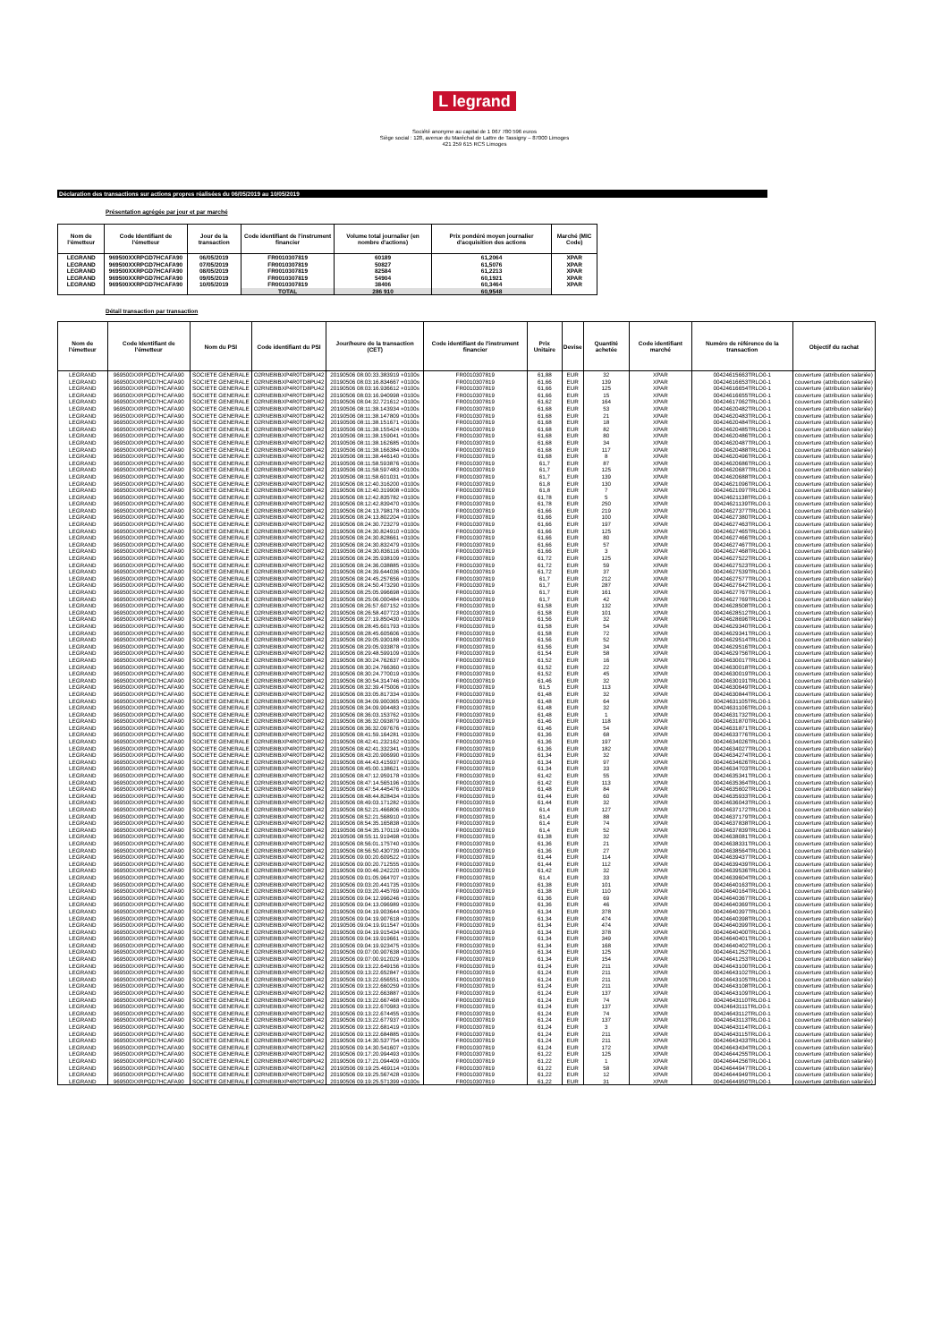L legrand
Société anonyme au capital de 1 067 780 596 euros
Siège social : 128, avenue du Maréchal de Lattre de Tassigny – 87000 Limoges
421 259 615 RCS Limoges
Déclaration des transactions sur actions propres réalisées du 06/05/2019 au 10/05/2019
Présentation agrégée par jour et par marché
| Nom de l'émetteur | Code Identifiant de l'émetteur | Jour de la transaction | Code identifiant de l'instrument financier | Volume total journalier (en nombre d'actions) | Prix pondéré moyen journalier d'acquisition des actions | Marché (MIC Code) |
| --- | --- | --- | --- | --- | --- | --- |
| LEGRAND | 969500XXRPGD7HCAFA90 | 06/05/2019 | FR0010307819 | 60189 | 61,2064 | XPAR |
| LEGRAND | 969500XXRPGD7HCAFA90 | 07/05/2019 | FR0010307819 | 50827 | 61,5076 | XPAR |
| LEGRAND | 969500XXRPGD7HCAFA90 | 08/05/2019 | FR0010307819 | 82584 | 61,2213 | XPAR |
| LEGRAND | 969500XXRPGD7HCAFA90 | 09/05/2019 | FR0010307819 | 54904 | 60,1921 | XPAR |
| LEGRAND | 969500XXRPGD7HCAFA90 | 10/05/2019 | FR0010307819 | 38406 | 60,3464 | XPAR |
| | | | TOTAL | 286 910 | 60,9548 | |
Détail transaction par transaction
| Nom de l'émetteur | Code Identifiant de l'émetteur | Nom du PSI | Code identifiant du PSI | Jour/heure de la transaction (CET) | Code identifiant de l'instrument financier | Prix Unitaire | Devise | Quantité achetée | Code identifiant marché | Numéro de référence de la transaction | Objectif du rachat |
| --- | --- | --- | --- | --- | --- | --- | --- | --- | --- | --- | --- |
| LEGRAND | 969500XXRPGD7HCAFA90 | SOCIETE GENERALE | O2RNE8IBXP4R0TD8PU42 | 20190506 08:00:33.383919 +0100s | FR0010307819 | 61,88 | EUR | 32 | XPAR | 00424615663TRLO0-1 | couverture (attribution salariée) |
| LEGRAND | 969500XXRPGD7HCAFA90 | SOCIETE GENERALE | O2RNE8IBXP4R0TD8PU42 | 20190506 08:03:16.834667 +0100s | FR0010307819 | 61,66 | EUR | 139 | XPAR | 00424616653TRLO0-1 | couverture (attribution salariée) |
| LEGRAND | 969500XXRPGD7HCAFA90 | SOCIETE GENERALE | O2RNE8IBXP4R0TD8PU42 | 20190506 08:03:16.936612 +0100s | FR0010307819 | 61,66 | EUR | 125 | XPAR | 00424616654TRLO0-1 | couverture (attribution salariée) |
| LEGRAND | 969500XXRPGD7HCAFA90 | SOCIETE GENERALE | O2RNE8IBXP4R0TD8PU42 | 20190506 08:03:16.940998 +0100s | FR0010307819 | 61,66 | EUR | 15 | XPAR | 00424616655TRLO0-1 | couverture (attribution salariée) |
| LEGRAND | 969500XXRPGD7HCAFA90 | SOCIETE GENERALE | O2RNE8IBXP4R0TD8PU42 | 20190506 08:04:32.721612 +0100s | FR0010307819 | 61,62 | EUR | 164 | XPAR | 00424617062TRLO0-1 | couverture (attribution salariée) |
| LEGRAND | 969500XXRPGD7HCAFA90 | SOCIETE GENERALE | O2RNE8IBXP4R0TD8PU42 | 20190506 08:11:38.143934 +0100s | FR0010307819 | 61,68 | EUR | 53 | XPAR | 00424620482TRLO0-1 | couverture (attribution salariée) |
| LEGRAND | 969500XXRPGD7HCAFA90 | SOCIETE GENERALE | O2RNE8IBXP4R0TD8PU42 | 20190506 08:11:38.147809 +0100s | FR0010307819 | 61,68 | EUR | 21 | XPAR | 00424620483TRLO0-1 | couverture (attribution salariée) |
| LEGRAND | 969500XXRPGD7HCAFA90 | SOCIETE GENERALE | O2RNE8IBXP4R0TD8PU42 | 20190506 08:11:38.151671 +0100s | FR0010307819 | 61,68 | EUR | 18 | XPAR | 00424620484TRLO0-1 | couverture (attribution salariée) |
| LEGRAND | 969500XXRPGD7HCAFA90 | SOCIETE GENERALE | O2RNE8IBXP4R0TD8PU42 | 20190506 08:11:38.155424 +0100s | FR0010307819 | 61,68 | EUR | 82 | XPAR | 00424620485TRLO0-1 | couverture (attribution salariée) |
| LEGRAND | 969500XXRPGD7HCAFA90 | SOCIETE GENERALE | O2RNE8IBXP4R0TD8PU42 | 20190506 08:11:38.159041 +0100s | FR0010307819 | 61,68 | EUR | 80 | XPAR | 00424620486TRLO0-1 | couverture (attribution salariée) |
| LEGRAND | 969500XXRPGD7HCAFA90 | SOCIETE GENERALE | O2RNE8IBXP4R0TD8PU42 | 20190506 08:11:38.162685 +0100s | FR0010307819 | 61,68 | EUR | 34 | XPAR | 00424620487TRLO0-1 | couverture (attribution salariée) |
| LEGRAND | 969500XXRPGD7HCAFA90 | SOCIETE GENERALE | O2RNE8IBXP4R0TD8PU42 | 20190506 08:11:38.166384 +0100s | FR0010307819 | 61,68 | EUR | 117 | XPAR | 00424620488TRLO0-1 | couverture (attribution salariée) |
| LEGRAND | 969500XXRPGD7HCAFA90 | SOCIETE GENERALE | O2RNE8IBXP4R0TD8PU42 | 20190506 08:11:38.446140 +0100s | FR0010307819 | 61,68 | EUR | 8 | XPAR | 00424620496TRLO0-1 | couverture (attribution salariée) |
| LEGRAND | 969500XXRPGD7HCAFA90 | SOCIETE GENERALE | O2RNE8IBXP4R0TD8PU42 | 20190506 08:11:58.593876 +0100s | FR0010307819 | 61,7 | EUR | 87 | XPAR | 00424620686TRLO0-1 | couverture (attribution salariée) |
| LEGRAND | 969500XXRPGD7HCAFA90 | SOCIETE GENERALE | O2RNE8IBXP4R0TD8PU42 | 20190506 08:11:58.597483 +0100s | FR0010307819 | 61,7 | EUR | 125 | XPAR | 00424620687TRLO0-1 | couverture (attribution salariée) |
| LEGRAND | 969500XXRPGD7HCAFA90 | SOCIETE GENERALE | O2RNE8IBXP4R0TD8PU42 | 20190506 08:11:58.601031 +0100s | FR0010307819 | 61,7 | EUR | 139 | XPAR | 00424620688TRLO0-1 | couverture (attribution salariée) |
| LEGRAND | 969500XXRPGD7HCAFA90 | SOCIETE GENERALE | O2RNE8IBXP4R0TD8PU42 | 20190506 08:12:40.316200 +0100s | FR0010307819 | 61,8 | EUR | 130 | XPAR | 00424621096TRLO0-1 | couverture (attribution salariée) |
| LEGRAND | 969500XXRPGD7HCAFA90 | SOCIETE GENERALE | O2RNE8IBXP4R0TD8PU42 | 20190506 08:12:40.319908 +0100s | FR0010307819 | 61,8 | EUR | 7 | XPAR | 00424621097TRLO0-1 | couverture (attribution salariée) |
| LEGRAND | 969500XXRPGD7HCAFA90 | SOCIETE GENERALE | O2RNE8IBXP4R0TD8PU42 | 20190506 08:12:42.835782 +0100s | FR0010307819 | 61,78 | EUR | 5 | XPAR | 00424621138TRLO0-1 | couverture (attribution salariée) |
| LEGRAND | 969500XXRPGD7HCAFA90 | SOCIETE GENERALE | O2RNE8IBXP4R0TD8PU42 | 20190506 08:12:42.839470 +0100s | FR0010307819 | 61,78 | EUR | 250 | XPAR | 00424621139TRLO0-1 | couverture (attribution salariée) |
| LEGRAND | 969500XXRPGD7HCAFA90 | SOCIETE GENERALE | O2RNE8IBXP4R0TD8PU42 | 20190506 08:24:13.798178 +0100s | FR0010307819 | 61,66 | EUR | 219 | XPAR | 00424627377TRLO0-1 | couverture (attribution salariée) |
| LEGRAND | 969500XXRPGD7HCAFA90 | SOCIETE GENERALE | O2RNE8IBXP4R0TD8PU42 | 20190506 08:24:13.802204 +0100s | FR0010307819 | 61,66 | EUR | 100 | XPAR | 00424627380TRLO0-1 | couverture (attribution salariée) |
| LEGRAND | 969500XXRPGD7HCAFA90 | SOCIETE GENERALE | O2RNE8IBXP4R0TD8PU42 | 20190506 08:24:30.723279 +0100s | FR0010307819 | 61,66 | EUR | 197 | XPAR | 00424627463TRLO0-1 | couverture (attribution salariée) |
| LEGRAND | 969500XXRPGD7HCAFA90 | SOCIETE GENERALE | O2RNE8IBXP4R0TD8PU42 | 20190506 08:24:30.824910 +0100s | FR0010307819 | 61,66 | EUR | 125 | XPAR | 00424627465TRLO0-1 | couverture (attribution salariée) |
| LEGRAND | 969500XXRPGD7HCAFA90 | SOCIETE GENERALE | O2RNE8IBXP4R0TD8PU42 | 20190506 08:24:30.828661 +0100s | FR0010307819 | 61,66 | EUR | 80 | XPAR | 00424627466TRLO0-1 | couverture (attribution salariée) |
| LEGRAND | 969500XXRPGD7HCAFA90 | SOCIETE GENERALE | O2RNE8IBXP4R0TD8PU42 | 20190506 08:24:30.832479 +0100s | FR0010307819 | 61,66 | EUR | 57 | XPAR | 00424627467TRLO0-1 | couverture (attribution salariée) |
| LEGRAND | 969500XXRPGD7HCAFA90 | SOCIETE GENERALE | O2RNE8IBXP4R0TD8PU42 | 20190506 08:24:30.836116 +0100s | FR0010307819 | 61,66 | EUR | 3 | XPAR | 00424627468TRLO0-1 | couverture (attribution salariée) |
| LEGRAND | 969500XXRPGD7HCAFA90 | SOCIETE GENERALE | O2RNE8IBXP4R0TD8PU42 | 20190506 08:24:35.938109 +0100s | FR0010307819 | 61,72 | EUR | 125 | XPAR | 00424627522TRLO0-1 | couverture (attribution salariée) |
| LEGRAND | 969500XXRPGD7HCAFA90 | SOCIETE GENERALE | O2RNE8IBXP4R0TD8PU42 | 20190506 08:24:36.038885 +0100s | FR0010307819 | 61,72 | EUR | 59 | XPAR | 00424627523TRLO0-1 | couverture (attribution salariée) |
| LEGRAND | 969500XXRPGD7HCAFA90 | SOCIETE GENERALE | O2RNE8IBXP4R0TD8PU42 | 20190506 08:24:39.644036 +0100s | FR0010307819 | 61,72 | EUR | 37 | XPAR | 00424627539TRLO0-1 | couverture (attribution salariée) |
| LEGRAND | 969500XXRPGD7HCAFA90 | SOCIETE GENERALE | O2RNE8IBXP4R0TD8PU42 | 20190506 08:24:45.257656 +0100s | FR0010307819 | 61,7 | EUR | 212 | XPAR | 00424627577TRLO0-1 | couverture (attribution salariée) |
| LEGRAND | 969500XXRPGD7HCAFA90 | SOCIETE GENERALE | O2RNE8IBXP4R0TD8PU42 | 20190506 08:24:50.473290 +0100s | FR0010307819 | 61,7 | EUR | 287 | XPAR | 00424627642TRLO0-1 | couverture (attribution salariée) |
| LEGRAND | 969500XXRPGD7HCAFA90 | SOCIETE GENERALE | O2RNE8IBXP4R0TD8PU42 | 20190506 08:25:05.996698 +0100s | FR0010307819 | 61,7 | EUR | 161 | XPAR | 00424627767TRLO0-1 | couverture (attribution salariée) |
| LEGRAND | 969500XXRPGD7HCAFA90 | SOCIETE GENERALE | O2RNE8IBXP4R0TD8PU42 | 20190506 08:25:06.000484 +0100s | FR0010307819 | 61,7 | EUR | 42 | XPAR | 00424627769TRLO0-1 | couverture (attribution salariée) |
| LEGRAND | 969500XXRPGD7HCAFA90 | SOCIETE GENERALE | O2RNE8IBXP4R0TD8PU42 | 20190506 08:26:57.607152 +0100s | FR0010307819 | 61,58 | EUR | 132 | XPAR | 00424628508TRLO0-1 | couverture (attribution salariée) |
| LEGRAND | 969500XXRPGD7HCAFA90 | SOCIETE GENERALE | O2RNE8IBXP4R0TD8PU42 | 20190506 08:26:58.407723 +0100s | FR0010307819 | 61,58 | EUR | 101 | XPAR | 00424628512TRLO0-1 | couverture (attribution salariée) |
| LEGRAND | 969500XXRPGD7HCAFA90 | SOCIETE GENERALE | O2RNE8IBXP4R0TD8PU42 | 20190506 08:27:19.850430 +0100s | FR0010307819 | 61,56 | EUR | 32 | XPAR | 00424628696TRLO0-1 | couverture (attribution salariée) |
| LEGRAND | 969500XXRPGD7HCAFA90 | SOCIETE GENERALE | O2RNE8IBXP4R0TD8PU42 | 20190506 08:28:45.601793 +0100s | FR0010307819 | 61,58 | EUR | 54 | XPAR | 00424629340TRLO0-1 | couverture (attribution salariée) |
| LEGRAND | 969500XXRPGD7HCAFA90 | SOCIETE GENERALE | O2RNE8IBXP4R0TD8PU42 | 20190506 08:28:45.605606 +0100s | FR0010307819 | 61,58 | EUR | 72 | XPAR | 00424629341TRLO0-1 | couverture (attribution salariée) |
| LEGRAND | 969500XXRPGD7HCAFA90 | SOCIETE GENERALE | O2RNE8IBXP4R0TD8PU42 | 20190506 08:29:05.930188 +0100s | FR0010307819 | 61,56 | EUR | 52 | XPAR | 00424629514TRLO0-1 | couverture (attribution salariée) |
| LEGRAND | 969500XXRPGD7HCAFA90 | SOCIETE GENERALE | O2RNE8IBXP4R0TD8PU42 | 20190506 08:29:05.933878 +0100s | FR0010307819 | 61,56 | EUR | 34 | XPAR | 00424629516TRLO0-1 | couverture (attribution salariée) |
| LEGRAND | 969500XXRPGD7HCAFA90 | SOCIETE GENERALE | O2RNE8IBXP4R0TD8PU42 | 20190506 08:29:48.599109 +0100s | FR0010307819 | 61,54 | EUR | 58 | XPAR | 00424629756TRLO0-1 | couverture (attribution salariée) |
| LEGRAND | 969500XXRPGD7HCAFA90 | SOCIETE GENERALE | O2RNE8IBXP4R0TD8PU42 | 20190506 08:30:24.762637 +0100s | FR0010307819 | 61,52 | EUR | 16 | XPAR | 00424630017TRLO0-1 | couverture (attribution salariée) |
| LEGRAND | 969500XXRPGD7HCAFA90 | SOCIETE GENERALE | O2RNE8IBXP4R0TD8PU42 | 20190506 08:30:24.766360 +0100s | FR0010307819 | 61,52 | EUR | 22 | XPAR | 00424630018TRLO0-1 | couverture (attribution salariée) |
| LEGRAND | 969500XXRPGD7HCAFA90 | SOCIETE GENERALE | O2RNE8IBXP4R0TD8PU42 | 20190506 08:30:24.770019 +0100s | FR0010307819 | 61,52 | EUR | 45 | XPAR | 00424630019TRLO0-1 | couverture (attribution salariée) |
| LEGRAND | 969500XXRPGD7HCAFA90 | SOCIETE GENERALE | O2RNE8IBXP4R0TD8PU42 | 20190506 08:30:54.314746 +0100s | FR0010307819 | 61,46 | EUR | 32 | XPAR | 00424630191TRLO0-1 | couverture (attribution salariée) |
| LEGRAND | 969500XXRPGD7HCAFA90 | SOCIETE GENERALE | O2RNE8IBXP4R0TD8PU42 | 20190506 08:32:39.475006 +0100s | FR0010307819 | 61,5 | EUR | 113 | XPAR | 00424630649TRLO0-1 | couverture (attribution salariée) |
| LEGRAND | 969500XXRPGD7HCAFA90 | SOCIETE GENERALE | O2RNE8IBXP4R0TD8PU42 | 20190506 08:33:05.817334 +0100s | FR0010307819 | 61,48 | EUR | 32 | XPAR | 00424630844TRLO0-1 | couverture (attribution salariée) |
| LEGRAND | 969500XXRPGD7HCAFA90 | SOCIETE GENERALE | O2RNE8IBXP4R0TD8PU42 | 20190506 08:34:09.900365 +0100s | FR0010307819 | 61,48 | EUR | 64 | XPAR | 00424631105TRLO0-1 | couverture (attribution salariée) |
| LEGRAND | 969500XXRPGD7HCAFA90 | SOCIETE GENERALE | O2RNE8IBXP4R0TD8PU42 | 20190506 08:34:09.904483 +0100s | FR0010307819 | 61,48 | EUR | 32 | XPAR | 00424631106TRLO0-1 | couverture (attribution salariée) |
| LEGRAND | 969500XXRPGD7HCAFA90 | SOCIETE GENERALE | O2RNE8IBXP4R0TD8PU42 | 20190506 08:36:03.153762 +0100s | FR0010307819 | 61,48 | EUR | 1 | XPAR | 00424631732TRLO0-1 | couverture (attribution salariée) |
| LEGRAND | 969500XXRPGD7HCAFA90 | SOCIETE GENERALE | O2RNE8IBXP4R0TD8PU42 | 20190506 08:36:32.093879 +0100s | FR0010307819 | 61,46 | EUR | 118 | XPAR | 00424631870TRLO0-1 | couverture (attribution salariée) |
| LEGRAND | 969500XXRPGD7HCAFA90 | SOCIETE GENERALE | O2RNE8IBXP4R0TD8PU42 | 20190506 08:36:32.097676 +0100s | FR0010307819 | 61,46 | EUR | 54 | XPAR | 00424631871TRLO0-1 | couverture (attribution salariée) |
| LEGRAND | 969500XXRPGD7HCAFA90 | SOCIETE GENERALE | O2RNE8IBXP4R0TD8PU42 | 20190506 08:41:59.164281 +0100s | FR0010307819 | 61,36 | EUR | 68 | XPAR | 00424633776TRLO0-1 | couverture (attribution salariée) |
| LEGRAND | 969500XXRPGD7HCAFA90 | SOCIETE GENERALE | O2RNE8IBXP4R0TD8PU42 | 20190506 08:42:41.232162 +0100s | FR0010307819 | 61,36 | EUR | 197 | XPAR | 00424634026TRLO0-1 | couverture (attribution salariée) |
| LEGRAND | 969500XXRPGD7HCAFA90 | SOCIETE GENERALE | O2RNE8IBXP4R0TD8PU42 | 20190506 08:42:41.332341 +0100s | FR0010307819 | 61,36 | EUR | 182 | XPAR | 00424634027TRLO0-1 | couverture (attribution salariée) |
| LEGRAND | 969500XXRPGD7HCAFA90 | SOCIETE GENERALE | O2RNE8IBXP4R0TD8PU42 | 20190506 08:43:20.906990 +0100s | FR0010307819 | 61,34 | EUR | 32 | XPAR | 00424634274TRLO0-1 | couverture (attribution salariée) |
| LEGRAND | 969500XXRPGD7HCAFA90 | SOCIETE GENERALE | O2RNE8IBXP4R0TD8PU42 | 20190506 08:44:43.415937 +0100s | FR0010307819 | 61,34 | EUR | 97 | XPAR | 00424634626TRLO0-1 | couverture (attribution salariée) |
| LEGRAND | 969500XXRPGD7HCAFA90 | SOCIETE GENERALE | O2RNE8IBXP4R0TD8PU42 | 20190506 08:45:00.138621 +0100s | FR0010307819 | 61,34 | EUR | 33 | XPAR | 00424634703TRLO0-1 | couverture (attribution salariée) |
| LEGRAND | 969500XXRPGD7HCAFA90 | SOCIETE GENERALE | O2RNE8IBXP4R0TD8PU42 | 20190506 08:47:12.959178 +0100s | FR0010307819 | 61,42 | EUR | 55 | XPAR | 00424635341TRLO0-1 | couverture (attribution salariée) |
| LEGRAND | 969500XXRPGD7HCAFA90 | SOCIETE GENERALE | O2RNE8IBXP4R0TD8PU42 | 20190506 08:47:14.565196 +0100s | FR0010307819 | 61,42 | EUR | 113 | XPAR | 00424635364TRLO0-1 | couverture (attribution salariée) |
| LEGRAND | 969500XXRPGD7HCAFA90 | SOCIETE GENERALE | O2RNE8IBXP4R0TD8PU42 | 20190506 08:47:54.445476 +0100s | FR0010307819 | 61,48 | EUR | 84 | XPAR | 00424635602TRLO0-1 | couverture (attribution salariée) |
| LEGRAND | 969500XXRPGD7HCAFA90 | SOCIETE GENERALE | O2RNE8IBXP4R0TD8PU42 | 20190506 08:48:44.828434 +0100s | FR0010307819 | 61,44 | EUR | 60 | XPAR | 00424635933TRLO0-1 | couverture (attribution salariée) |
| LEGRAND | 969500XXRPGD7HCAFA90 | SOCIETE GENERALE | O2RNE8IBXP4R0TD8PU42 | 20190506 08:49:03.171282 +0100s | FR0010307819 | 61,44 | EUR | 32 | XPAR | 00424636043TRLO0-1 | couverture (attribution salariée) |
| LEGRAND | 969500XXRPGD7HCAFA90 | SOCIETE GENERALE | O2RNE8IBXP4R0TD8PU42 | 20190506 08:52:21.466806 +0100s | FR0010307819 | 61,4 | EUR | 127 | XPAR | 00424637172TRLO0-1 | couverture (attribution salariée) |
| LEGRAND | 969500XXRPGD7HCAFA90 | SOCIETE GENERALE | O2RNE8IBXP4R0TD8PU42 | 20190506 08:52:21.568910 +0100s | FR0010307819 | 61,4 | EUR | 88 | XPAR | 00424637179TRLO0-1 | couverture (attribution salariée) |
| LEGRAND | 969500XXRPGD7HCAFA90 | SOCIETE GENERALE | O2RNE8IBXP4R0TD8PU42 | 20190506 08:54:35.165838 +0100s | FR0010307819 | 61,4 | EUR | 74 | XPAR | 00424637838TRLO0-1 | couverture (attribution salariée) |
| LEGRAND | 969500XXRPGD7HCAFA90 | SOCIETE GENERALE | O2RNE8IBXP4R0TD8PU42 | 20190506 08:54:35.170119 +0100s | FR0010307819 | 61,4 | EUR | 52 | XPAR | 00424637839TRLO0-1 | couverture (attribution salariée) |
| LEGRAND | 969500XXRPGD7HCAFA90 | SOCIETE GENERALE | O2RNE8IBXP4R0TD8PU42 | 20190506 08:55:11.919498 +0100s | FR0010307819 | 61,38 | EUR | 32 | XPAR | 00424638081TRLO0-1 | couverture (attribution salariée) |
| LEGRAND | 969500XXRPGD7HCAFA90 | SOCIETE GENERALE | O2RNE8IBXP4R0TD8PU42 | 20190506 08:56:01.175740 +0100s | FR0010307819 | 61,36 | EUR | 21 | XPAR | 00424638331TRLO0-1 | couverture (attribution salariée) |
| LEGRAND | 969500XXRPGD7HCAFA90 | SOCIETE GENERALE | O2RNE8IBXP4R0TD8PU42 | 20190506 08:56:50.430739 +0100s | FR0010307819 | 61,36 | EUR | 27 | XPAR | 00424638564TRLO0-1 | couverture (attribution salariée) |
| LEGRAND | 969500XXRPGD7HCAFA90 | SOCIETE GENERALE | O2RNE8IBXP4R0TD8PU42 | 20190506 09:00:20.609522 +0100s | FR0010307819 | 61,44 | EUR | 114 | XPAR | 00424639437TRLO0-1 | couverture (attribution salariée) |
| LEGRAND | 969500XXRPGD7HCAFA90 | SOCIETE GENERALE | O2RNE8IBXP4R0TD8PU42 | 20190506 09:00:20.712555 +0100s | FR0010307819 | 61,44 | EUR | 112 | XPAR | 00424639439TRLO0-1 | couverture (attribution salariée) |
| LEGRAND | 969500XXRPGD7HCAFA90 | SOCIETE GENERALE | O2RNE8IBXP4R0TD8PU42 | 20190506 09:00:46.242220 +0100s | FR0010307819 | 61,42 | EUR | 32 | XPAR | 00424639536TRLO0-1 | couverture (attribution salariée) |
| LEGRAND | 969500XXRPGD7HCAFA90 | SOCIETE GENERALE | O2RNE8IBXP4R0TD8PU42 | 20190506 09:01:05.964707 +0100s | FR0010307819 | 61,4 | EUR | 33 | XPAR | 00424639604TRLO0-1 | couverture (attribution salariée) |
| LEGRAND | 969500XXRPGD7HCAFA90 | SOCIETE GENERALE | O2RNE8IBXP4R0TD8PU42 | 20190506 09:03:20.441735 +0100s | FR0010307819 | 61,38 | EUR | 101 | XPAR | 00424640163TRLO0-1 | couverture (attribution salariée) |
| LEGRAND | 969500XXRPGD7HCAFA90 | SOCIETE GENERALE | O2RNE8IBXP4R0TD8PU42 | 20190506 09:03:20.445769 +0100s | FR0010307819 | 61,38 | EUR | 110 | XPAR | 00424640164TRLO0-1 | couverture (attribution salariée) |
| LEGRAND | 969500XXRPGD7HCAFA90 | SOCIETE GENERALE | O2RNE8IBXP4R0TD8PU42 | 20190506 09:04:12.996246 +0100s | FR0010307819 | 61,36 | EUR | 69 | XPAR | 00424640367TRLO0-1 | couverture (attribution salariée) |
| LEGRAND | 969500XXRPGD7HCAFA90 | SOCIETE GENERALE | O2RNE8IBXP4R0TD8PU42 | 20190506 09:04:13.096989 +0100s | FR0010307819 | 61,36 | EUR | 46 | XPAR | 00424640369TRLO0-1 | couverture (attribution salariée) |
| LEGRAND | 969500XXRPGD7HCAFA90 | SOCIETE GENERALE | O2RNE8IBXP4R0TD8PU42 | 20190506 09:04:19.903644 +0100s | FR0010307819 | 61,34 | EUR | 378 | XPAR | 00424640397TRLO0-1 | couverture (attribution salariée) |
| LEGRAND | 969500XXRPGD7HCAFA90 | SOCIETE GENERALE | O2RNE8IBXP4R0TD8PU42 | 20190506 09:04:19.907618 +0100s | FR0010307819 | 61,34 | EUR | 474 | XPAR | 00424640398TRLO0-1 | couverture (attribution salariée) |
| LEGRAND | 969500XXRPGD7HCAFA90 | SOCIETE GENERALE | O2RNE8IBXP4R0TD8PU42 | 20190506 09:04:19.911547 +0100s | FR0010307819 | 61,34 | EUR | 474 | XPAR | 00424640399TRLO0-1 | couverture (attribution salariée) |
| LEGRAND | 969500XXRPGD7HCAFA90 | SOCIETE GENERALE | O2RNE8IBXP4R0TD8PU42 | 20190506 09:04:19.915434 +0100s | FR0010307819 | 61,34 | EUR | 378 | XPAR | 00424640400TRLO0-1 | couverture (attribution salariée) |
| LEGRAND | 969500XXRPGD7HCAFA90 | SOCIETE GENERALE | O2RNE8IBXP4R0TD8PU42 | 20190506 09:04:19.919661 +0100s | FR0010307819 | 61,34 | EUR | 349 | XPAR | 00424640401TRLO0-1 | couverture (attribution salariée) |
| LEGRAND | 969500XXRPGD7HCAFA90 | SOCIETE GENERALE | O2RNE8IBXP4R0TD8PU42 | 20190506 09:04:19.923475 +0100s | FR0010307819 | 61,34 | EUR | 168 | XPAR | 00424640402TRLO0-1 | couverture (attribution salariée) |
| LEGRAND | 969500XXRPGD7HCAFA90 | SOCIETE GENERALE | O2RNE8IBXP4R0TD8PU42 | 20190506 09:07:00.907638 +0100s | FR0010307819 | 61,34 | EUR | 125 | XPAR | 00424641252TRLO0-1 | couverture (attribution salariée) |
| LEGRAND | 969500XXRPGD7HCAFA90 | SOCIETE GENERALE | O2RNE8IBXP4R0TD8PU42 | 20190506 09:07:00.912029 +0100s | FR0010307819 | 61,34 | EUR | 154 | XPAR | 00424641253TRLO0-1 | couverture (attribution salariée) |
| LEGRAND | 969500XXRPGD7HCAFA90 | SOCIETE GENERALE | O2RNE8IBXP4R0TD8PU42 | 20190506 09:13:22.649156 +0100s | FR0010307819 | 61,24 | EUR | 211 | XPAR | 00424643100TRLO0-1 | couverture (attribution salariée) |
| LEGRAND | 969500XXRPGD7HCAFA90 | SOCIETE GENERALE | O2RNE8IBXP4R0TD8PU42 | 20190506 09:13:22.652847 +0100s | FR0010307819 | 61,24 | EUR | 211 | XPAR | 00424643102TRLO0-1 | couverture (attribution salariée) |
| LEGRAND | 969500XXRPGD7HCAFA90 | SOCIETE GENERALE | O2RNE8IBXP4R0TD8PU42 | 20190506 09:13:22.656551 +0100s | FR0010307819 | 61,24 | EUR | 211 | XPAR | 00424643105TRLO0-1 | couverture (attribution salariée) |
| LEGRAND | 969500XXRPGD7HCAFA90 | SOCIETE GENERALE | O2RNE8IBXP4R0TD8PU42 | 20190506 09:13:22.660259 +0100s | FR0010307819 | 61,24 | EUR | 211 | XPAR | 00424643108TRLO0-1 | couverture (attribution salariée) |
| LEGRAND | 969500XXRPGD7HCAFA90 | SOCIETE GENERALE | O2RNE8IBXP4R0TD8PU42 | 20190506 09:13:22.663887 +0100s | FR0010307819 | 61,24 | EUR | 137 | XPAR | 00424643109TRLO0-1 | couverture (attribution salariée) |
| LEGRAND | 969500XXRPGD7HCAFA90 | SOCIETE GENERALE | O2RNE8IBXP4R0TD8PU42 | 20190506 09:13:22.667468 +0100s | FR0010307819 | 61,24 | EUR | 74 | XPAR | 00424643110TRLO0-1 | couverture (attribution salariée) |
| LEGRAND | 969500XXRPGD7HCAFA90 | SOCIETE GENERALE | O2RNE8IBXP4R0TD8PU42 | 20190506 09:13:22.670983 +0100s | FR0010307819 | 61,24 | EUR | 137 | XPAR | 00424643111TRLO0-1 | couverture (attribution salariée) |
| LEGRAND | 969500XXRPGD7HCAFA90 | SOCIETE GENERALE | O2RNE8IBXP4R0TD8PU42 | 20190506 09:13:22.674455 +0100s | FR0010307819 | 61,24 | EUR | 74 | XPAR | 00424643112TRLO0-1 | couverture (attribution salariée) |
| LEGRAND | 969500XXRPGD7HCAFA90 | SOCIETE GENERALE | O2RNE8IBXP4R0TD8PU42 | 20190506 09:13:22.677937 +0100s | FR0010307819 | 61,24 | EUR | 137 | XPAR | 00424643113TRLO0-1 | couverture (attribution salariée) |
| LEGRAND | 969500XXRPGD7HCAFA90 | SOCIETE GENERALE | O2RNE8IBXP4R0TD8PU42 | 20190506 09:13:22.681419 +0100s | FR0010307819 | 61,24 | EUR | 3 | XPAR | 00424643114TRLO0-1 | couverture (attribution salariée) |
| LEGRAND | 969500XXRPGD7HCAFA90 | SOCIETE GENERALE | O2RNE8IBXP4R0TD8PU42 | 20190506 09:13:22.684885 +0100s | FR0010307819 | 61,24 | EUR | 211 | XPAR | 00424643115TRLO0-1 | couverture (attribution salariée) |
| LEGRAND | 969500XXRPGD7HCAFA90 | SOCIETE GENERALE | O2RNE8IBXP4R0TD8PU42 | 20190506 09:14:30.537754 +0100s | FR0010307819 | 61,24 | EUR | 211 | XPAR | 00424643433TRLO0-1 | couverture (attribution salariée) |
| LEGRAND | 969500XXRPGD7HCAFA90 | SOCIETE GENERALE | O2RNE8IBXP4R0TD8PU42 | 20190506 09:14:30.541607 +0100s | FR0010307819 | 61,24 | EUR | 172 | XPAR | 00424643434TRLO0-1 | couverture (attribution salariée) |
| LEGRAND | 969500XXRPGD7HCAFA90 | SOCIETE GENERALE | O2RNE8IBXP4R0TD8PU42 | 20190506 09:17:20.994493 +0100s | FR0010307819 | 61,22 | EUR | 125 | XPAR | 00424644255TRLO0-1 | couverture (attribution salariée) |
| LEGRAND | 969500XXRPGD7HCAFA90 | SOCIETE GENERALE | O2RNE8IBXP4R0TD8PU42 | 20190506 09:17:21.094409 +0100s | FR0010307819 | 61,22 | EUR | 1 | XPAR | 00424644256TRLO0-1 | couverture (attribution salariée) |
| LEGRAND | 969500XXRPGD7HCAFA90 | SOCIETE GENERALE | O2RNE8IBXP4R0TD8PU42 | 20190506 09:19:25.469114 +0100s | FR0010307819 | 61,22 | EUR | 58 | XPAR | 00424644947TRLO0-1 | couverture (attribution salariée) |
| LEGRAND | 969500XXRPGD7HCAFA90 | SOCIETE GENERALE | O2RNE8IBXP4R0TD8PU42 | 20190506 09:19:25.567428 +0100s | FR0010307819 | 61,22 | EUR | 12 | XPAR | 00424644949TRLO0-1 | couverture (attribution salariée) |
| LEGRAND | 969500XXRPGD7HCAFA90 | SOCIETE GENERALE | O2RNE8IBXP4R0TD8PU42 | 20190506 09:19:25.571399 +0100s | FR0010307819 | 61,22 | EUR | 31 | XPAR | 00424644950TRLO0-1 | couverture (attribution salariée) |